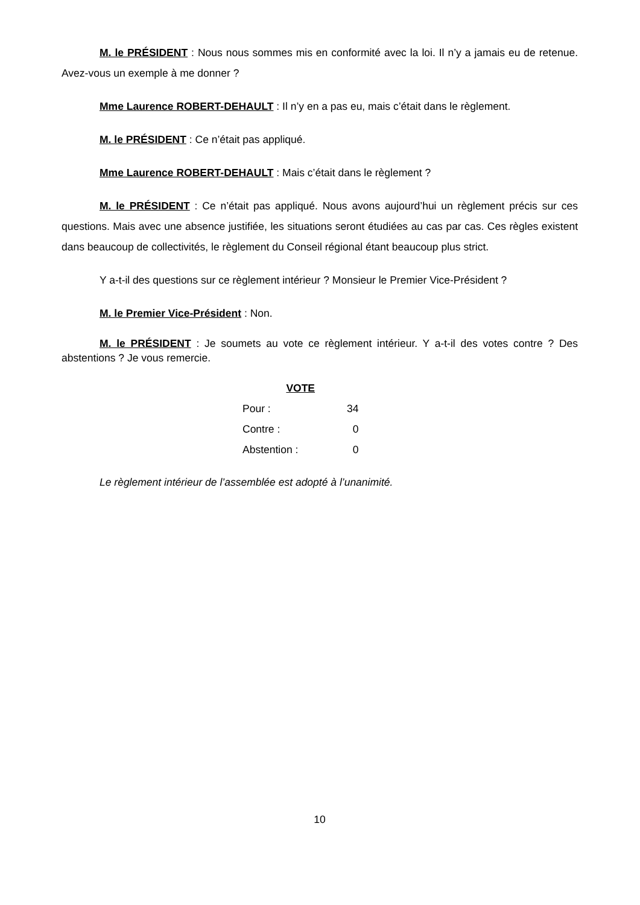M. le PRÉSIDENT : Nous nous sommes mis en conformité avec la loi. Il n’y a jamais eu de retenue. Avez-vous un exemple à me donner ?
Mme Laurence ROBERT-DEHAULT : Il n’y en a pas eu, mais c’était dans le règlement.
M. le PRÉSIDENT : Ce n’était pas appliqué.
Mme Laurence ROBERT-DEHAULT : Mais c’était dans le règlement ?
M. le PRÉSIDENT : Ce n’était pas appliqué. Nous avons aujourd’hui un règlement précis sur ces questions. Mais avec une absence justifiée, les situations seront étudiées au cas par cas. Ces règles existent dans beaucoup de collectivités, le règlement du Conseil régional étant beaucoup plus strict.
Y a-t-il des questions sur ce règlement intérieur ? Monsieur le Premier Vice-Président ?
M. le Premier Vice-Président : Non.
M. le PRÉSIDENT : Je soumets au vote ce règlement intérieur. Y a-t-il des votes contre ? Des abstentions ? Je vous remercie.
| VOTE | |
| Pour : | 34 |
| Contre : | 0 |
| Abstention : | 0 |
Le règlement intérieur de l’assemblée est adopté à l’unanimité.
10